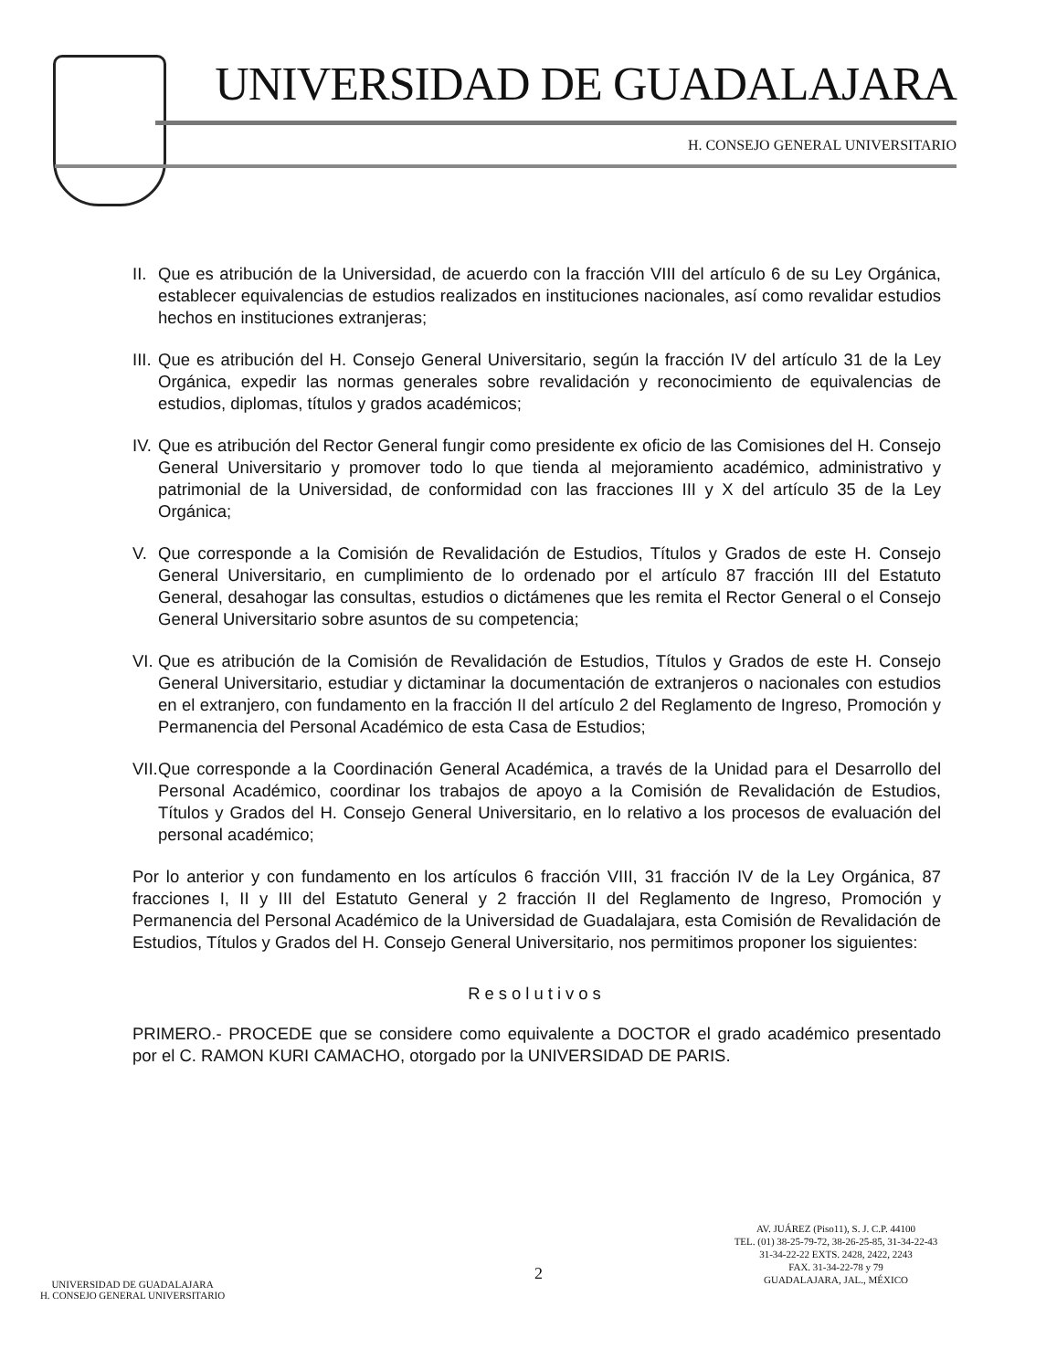UNIVERSIDAD DE GUADALAJARA
H. CONSEJO GENERAL UNIVERSITARIO
II. Que es atribución de la Universidad, de acuerdo con la fracción VIII del artículo 6 de su Ley Orgánica, establecer equivalencias de estudios realizados en instituciones nacionales, así como revalidar estudios hechos en instituciones extranjeras;
III. Que es atribución del H. Consejo General Universitario, según la fracción IV del artículo 31 de la Ley Orgánica, expedir las normas generales sobre revalidación y reconocimiento de equivalencias de estudios, diplomas, títulos y grados académicos;
IV. Que es atribución del Rector General fungir como presidente ex oficio de las Comisiones del H. Consejo General Universitario y promover todo lo que tienda al mejoramiento académico, administrativo y patrimonial de la Universidad, de conformidad con las fracciones III y X del artículo 35 de la Ley Orgánica;
V. Que corresponde a la Comisión de Revalidación de Estudios, Títulos y Grados de este H. Consejo General Universitario, en cumplimiento de lo ordenado por el artículo 87 fracción III del Estatuto General, desahogar las consultas, estudios o dictámenes que les remita el Rector General o el Consejo General Universitario sobre asuntos de su competencia;
VI. Que es atribución de la Comisión de Revalidación de Estudios, Títulos y Grados de este H. Consejo General Universitario, estudiar y dictaminar la documentación de extranjeros o nacionales con estudios en el extranjero, con fundamento en la fracción II del artículo 2 del Reglamento de Ingreso, Promoción y Permanencia del Personal Académico de esta Casa de Estudios;
VII. Que corresponde a la Coordinación General Académica, a través de la Unidad para el Desarrollo del Personal Académico, coordinar los trabajos de apoyo a la Comisión de Revalidación de Estudios, Títulos y Grados del H. Consejo General Universitario, en lo relativo a los procesos de evaluación del personal académico;
Por lo anterior y con fundamento en los artículos 6 fracción VIII, 31 fracción IV de la Ley Orgánica, 87 fracciones I, II y III del Estatuto General y 2 fracción II del Reglamento de Ingreso, Promoción y Permanencia del Personal Académico de la Universidad de Guadalajara, esta Comisión de Revalidación de Estudios, Títulos y Grados del H. Consejo General Universitario, nos permitimos proponer los siguientes:
Resolutivos
PRIMERO.- PROCEDE que se considere como equivalente a DOCTOR el grado académico presentado por el C. RAMON KURI CAMACHO, otorgado por la UNIVERSIDAD DE PARIS.
UNIVERSIDAD DE GUADALAJARA
H. CONSEJO GENERAL UNIVERSITARIO
2
AV. JUÁREZ (Piso11), S. J. C.P. 44100
TEL. (01) 38-25-79-72, 38-26-25-85, 31-34-22-43
31-34-22-22 EXTS. 2428, 2422, 2243
FAX. 31-34-22-78 y 79
GUADALAJARA, JAL., MÉXICO